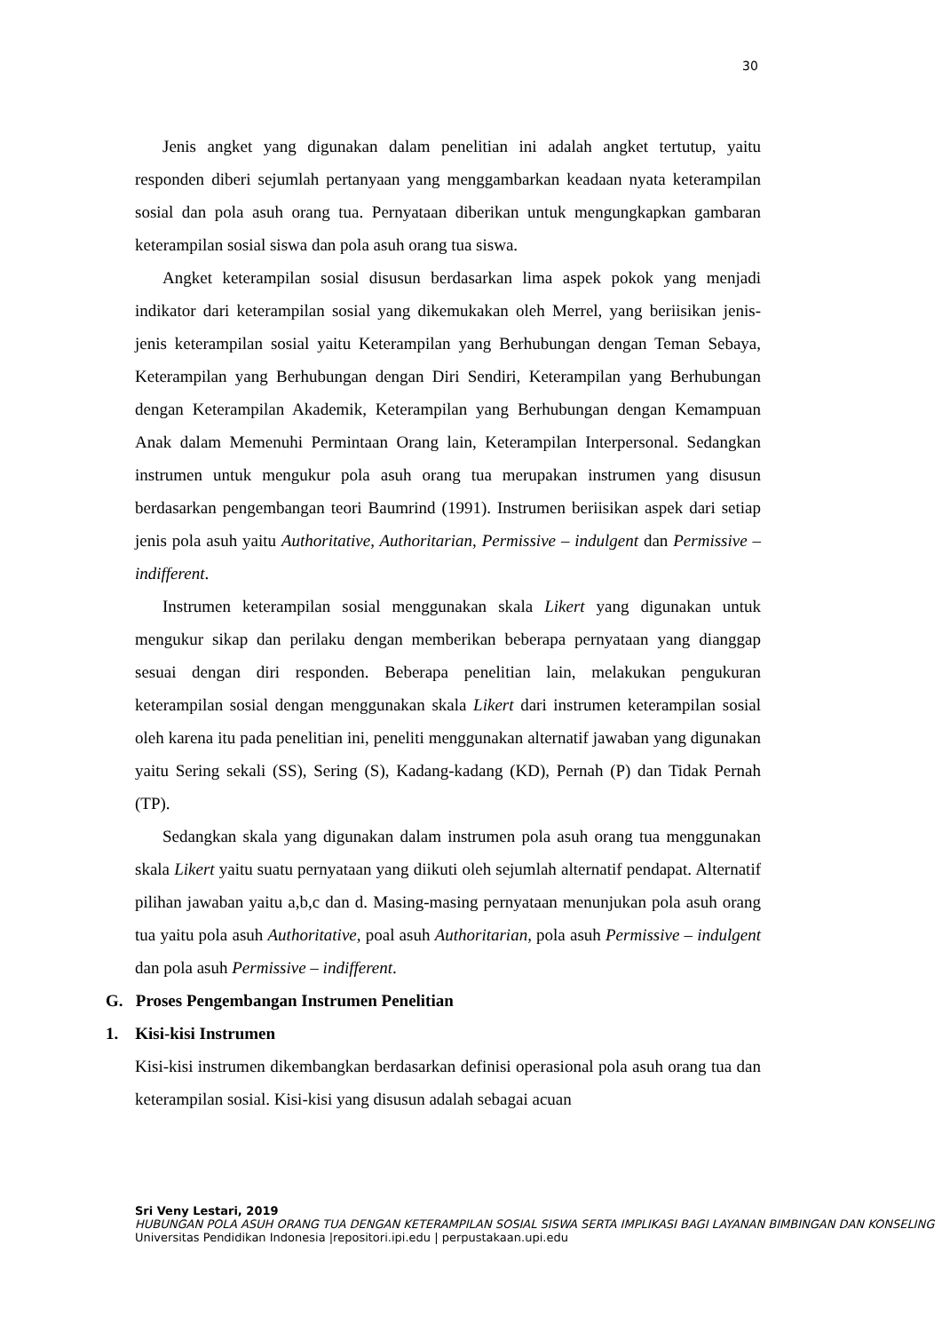30
Jenis angket yang digunakan dalam penelitian ini adalah angket tertutup, yaitu responden diberi sejumlah pertanyaan yang menggambarkan keadaan nyata keterampilan sosial dan pola asuh orang tua. Pernyataan diberikan untuk mengungkapkan gambaran keterampilan sosial siswa dan pola asuh orang tua siswa.
Angket keterampilan sosial disusun berdasarkan lima aspek pokok yang menjadi indikator dari keterampilan sosial yang dikemukakan oleh Merrel, yang beriisikan jenis-jenis keterampilan sosial yaitu Keterampilan yang Berhubungan dengan Teman Sebaya, Keterampilan yang Berhubungan dengan Diri Sendiri, Keterampilan yang Berhubungan dengan Keterampilan Akademik, Keterampilan yang Berhubungan dengan Kemampuan Anak dalam Memenuhi Permintaan Orang lain, Keterampilan Interpersonal. Sedangkan instrumen untuk mengukur pola asuh orang tua merupakan instrumen yang disusun berdasarkan pengembangan teori Baumrind (1991). Instrumen beriisikan aspek dari setiap jenis pola asuh yaitu Authoritative, Authoritarian, Permissive – indulgent dan Permissive – indifferent.
Instrumen keterampilan sosial menggunakan skala Likert yang digunakan untuk mengukur sikap dan perilaku dengan memberikan beberapa pernyataan yang dianggap sesuai dengan diri responden. Beberapa penelitian lain, melakukan pengukuran keterampilan sosial dengan menggunakan skala Likert dari instrumen keterampilan sosial oleh karena itu pada penelitian ini, peneliti menggunakan alternatif jawaban yang digunakan yaitu Sering sekali (SS), Sering (S), Kadang-kadang (KD), Pernah (P) dan Tidak Pernah (TP).
Sedangkan skala yang digunakan dalam instrumen pola asuh orang tua menggunakan skala Likert yaitu suatu pernyataan yang diikuti oleh sejumlah alternatif pendapat. Alternatif pilihan jawaban yaitu a,b,c dan d. Masing-masing pernyataan menunjukan pola asuh orang tua yaitu pola asuh Authoritative, poal asuh Authoritarian, pola asuh Permissive – indulgent dan pola asuh Permissive – indifferent.
G. Proses Pengembangan Instrumen Penelitian
1. Kisi-kisi Instrumen
Kisi-kisi instrumen dikembangkan berdasarkan definisi operasional pola asuh orang tua dan keterampilan sosial. Kisi-kisi yang disusun adalah sebagai acuan
Sri Veny Lestari, 2019
HUBUNGAN POLA ASUH ORANG TUA DENGAN KETERAMPILAN SOSIAL SISWA SERTA IMPLIKASI BAGI LAYANAN BIMBINGAN DAN KONSELING
Universitas Pendidikan Indonesia |repositori.ipi.edu | perpustakaan.upi.edu